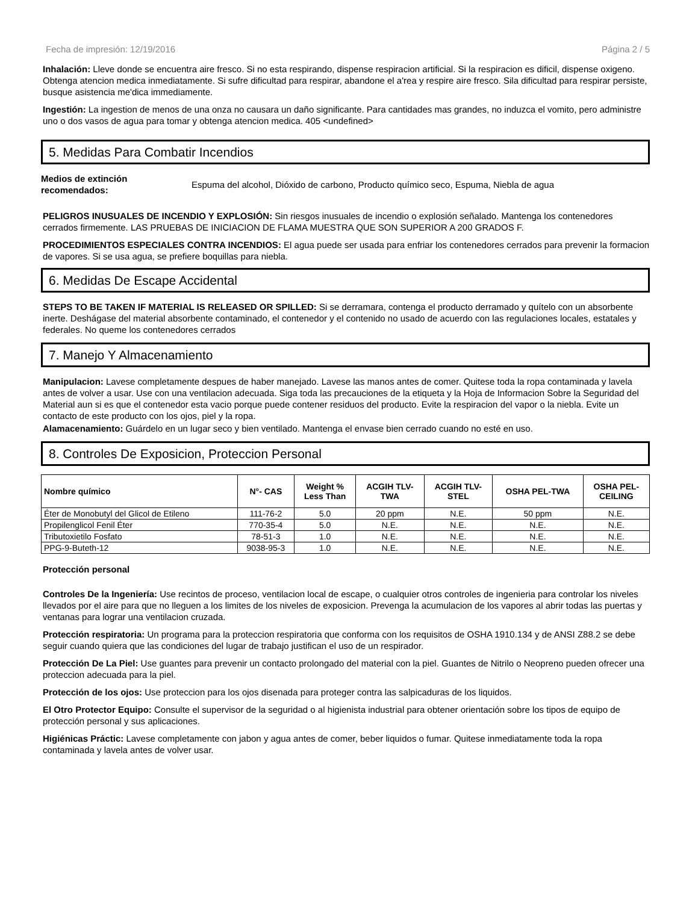Fecha de impresión: 12/19/2016 Página 2 / 5
Inhalación: Lleve donde se encuentra aire fresco. Si no esta respirando, dispense respiracion artificial. Si la respiracion es dificil, dispense oxigeno. Obtenga atencion medica inmediatamente. Si sufre dificultad para respirar, abandone el a'rea y respire aire fresco. Sila dificultad para respirar persiste, busque asistencia me'dica immediamente.
Ingestión: La ingestion de menos de una onza no causara un daño significante. Para cantidades mas grandes, no induzca el vomito, pero administre uno o dos vasos de agua para tomar y obtenga atencion medica. 405 <undefined>
5. Medidas Para Combatir Incendios
Medios de extinción recomendados: Espuma del alcohol, Dióxido de carbono, Producto químico seco, Espuma, Niebla de agua
PELIGROS INUSUALES DE INCENDIO Y EXPLOSIÓN: Sin riesgos inusuales de incendio o explosión señalado. Mantenga los contenedores cerrados firmemente. LAS PRUEBAS DE INICIACION DE FLAMA MUESTRA QUE SON SUPERIOR A 200 GRADOS F.
PROCEDIMIENTOS ESPECIALES CONTRA INCENDIOS: El agua puede ser usada para enfriar los contenedores cerrados para prevenir la formacion de vapores. Si se usa agua, se prefiere boquillas para niebla.
6. Medidas De Escape Accidental
STEPS TO BE TAKEN IF MATERIAL IS RELEASED OR SPILLED: Si se derramara, contenga el producto derramado y quítelo con un absorbente inerte. Deshágase del material absorbente contaminado, el contenedor y el contenido no usado de acuerdo con las regulaciones locales, estatales y federales. No queme los contenedores cerrados
7. Manejo Y Almacenamiento
Manipulacion: Lavese completamente despues de haber manejado. Lavese las manos antes de comer. Quitese toda la ropa contaminada y lavela antes de volver a usar. Use con una ventilacion adecuada. Siga toda las precauciones de la etiqueta y la Hoja de Informacion Sobre la Seguridad del Material aun si es que el contenedor esta vacio porque puede contener residuos del producto. Evite la respiracion del vapor o la niebla. Evite un contacto de este producto con los ojos, piel y la ropa.
Alamacenamiento: Guárdelo en un lugar seco y bien ventilado. Mantenga el envase bien cerrado cuando no esté en uso.
8. Controles De Exposicion, Proteccion Personal
| Nombre químico | N°- CAS | Weight % Less Than | ACGIH TLV- TWA | ACGIH TLV- STEL | OSHA PEL-TWA | OSHA PEL- CEILING |
| --- | --- | --- | --- | --- | --- | --- |
| Éter de Monobutyl del Glicol de Etileno | 111-76-2 | 5.0 | 20 ppm | N.E. | 50 ppm | N.E. |
| Propilenglicol Fenil Éter | 770-35-4 | 5.0 | N.E. | N.E. | N.E. | N.E. |
| Tributoxietilo Fosfato | 78-51-3 | 1.0 | N.E. | N.E. | N.E. | N.E. |
| PPG-9-Buteth-12 | 9038-95-3 | 1.0 | N.E. | N.E. | N.E. | N.E. |
Protección personal
Controles De la Ingeniería: Use recintos de proceso, ventilacion local de escape, o cualquier otros controles de ingenieria para controlar los niveles llevados por el aire para que no lleguen a los limites de los niveles de exposicion. Prevenga la acumulacion de los vapores al abrir todas las puertas y ventanas para lograr una ventilacion cruzada.
Protección respiratoria: Un programa para la proteccion respiratoria que conforma con los requisitos de OSHA 1910.134 y de ANSI Z88.2 se debe seguir cuando quiera que las condiciones del lugar de trabajo justifican el uso de un respirador.
Protección De La Piel: Use guantes para prevenir un contacto prolongado del material con la piel. Guantes de Nitrilo o Neopreno pueden ofrecer una proteccion adecuada para la piel.
Protección de los ojos: Use proteccion para los ojos disenada para proteger contra las salpicaduras de los liquidos.
El Otro Protector Equipo: Consulte el supervisor de la seguridad o al higienista industrial para obtener orientación sobre los tipos de equipo de protección personal y sus aplicaciones.
Higiénicas Práctic: Lavese completamente con jabon y agua antes de comer, beber liquidos o fumar. Quitese inmediatamente toda la ropa contaminada y lavela antes de volver usar.